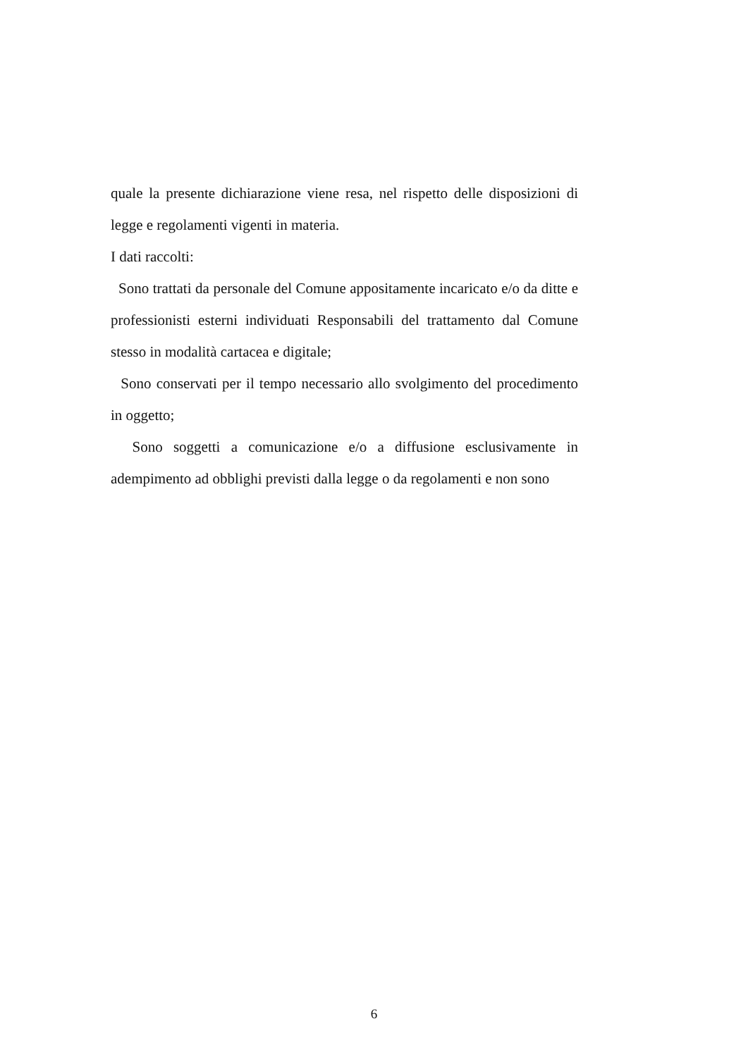quale la presente dichiarazione viene resa, nel rispetto delle disposizioni di legge e regolamenti vigenti in materia.
I dati raccolti:
Sono trattati da personale del Comune appositamente incaricato e/o da ditte e professionisti esterni individuati Responsabili del trattamento dal Comune stesso in modalità cartacea e digitale;
Sono conservati per il tempo necessario allo svolgimento del procedimento in oggetto;
Sono soggetti a comunicazione e/o a diffusione esclusivamente in adempimento ad obblighi previsti dalla legge o da regolamenti e non sono
6